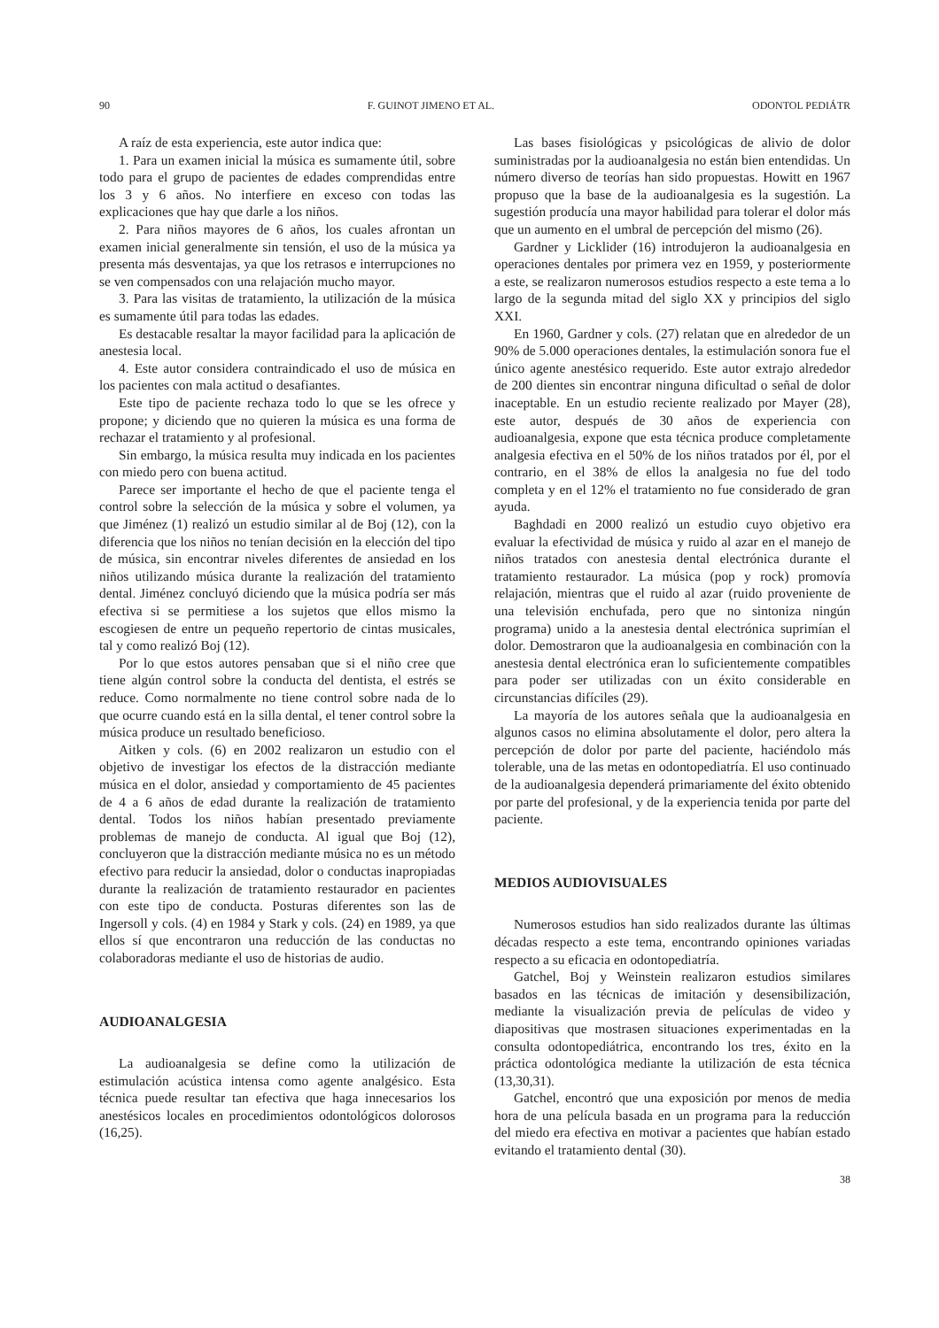90 F. GUINOT JIMENO ET AL. ODONTOL PEDIÁTR
A raíz de esta experiencia, este autor indica que:
1. Para un examen inicial la música es sumamente útil, sobre todo para el grupo de pacientes de edades comprendidas entre los 3 y 6 años. No interfiere en exceso con todas las explicaciones que hay que darle a los niños.
2. Para niños mayores de 6 años, los cuales afrontan un examen inicial generalmente sin tensión, el uso de la música ya presenta más desventajas, ya que los retrasos e interrupciones no se ven compensados con una relajación mucho mayor.
3. Para las visitas de tratamiento, la utilización de la música es sumamente útil para todas las edades.
Es destacable resaltar la mayor facilidad para la aplicación de anestesia local.
4. Este autor considera contraindicado el uso de música en los pacientes con mala actitud o desafiantes.
Este tipo de paciente rechaza todo lo que se les ofrece y propone; y diciendo que no quieren la música es una forma de rechazar el tratamiento y al profesional.
Sin embargo, la música resulta muy indicada en los pacientes con miedo pero con buena actitud.
Parece ser importante el hecho de que el paciente tenga el control sobre la selección de la música y sobre el volumen, ya que Jiménez (1) realizó un estudio similar al de Boj (12), con la diferencia que los niños no tenían decisión en la elección del tipo de música, sin encontrar niveles diferentes de ansiedad en los niños utilizando música durante la realización del tratamiento dental. Jiménez concluyó diciendo que la música podría ser más efectiva si se permitiese a los sujetos que ellos mismo la escogiesen de entre un pequeño repertorio de cintas musicales, tal y como realizó Boj (12).
Por lo que estos autores pensaban que si el niño cree que tiene algún control sobre la conducta del dentista, el estrés se reduce. Como normalmente no tiene control sobre nada de lo que ocurre cuando está en la silla dental, el tener control sobre la música produce un resultado beneficioso.
Aitken y cols. (6) en 2002 realizaron un estudio con el objetivo de investigar los efectos de la distracción mediante música en el dolor, ansiedad y comportamiento de 45 pacientes de 4 a 6 años de edad durante la realización de tratamiento dental. Todos los niños habían presentado previamente problemas de manejo de conducta. Al igual que Boj (12), concluyeron que la distracción mediante música no es un método efectivo para reducir la ansiedad, dolor o conductas inapropiadas durante la realización de tratamiento restaurador en pacientes con este tipo de conducta. Posturas diferentes son las de Ingersoll y cols. (4) en 1984 y Stark y cols. (24) en 1989, ya que ellos sí que encontraron una reducción de las conductas no colaboradoras mediante el uso de historias de audio.
AUDIOANALGESIA
La audioanalgesia se define como la utilización de estimulación acústica intensa como agente analgésico. Esta técnica puede resultar tan efectiva que haga innecesarios los anestésicos locales en procedimientos odontológicos dolorosos (16,25).
Las bases fisiológicas y psicológicas de alivio de dolor suministradas por la audioanalgesia no están bien entendidas. Un número diverso de teorías han sido propuestas. Howitt en 1967 propuso que la base de la audioanalgesia es la sugestión. La sugestión producía una mayor habilidad para tolerar el dolor más que un aumento en el umbral de percepción del mismo (26).
Gardner y Licklider (16) introdujeron la audioanalgesia en operaciones dentales por primera vez en 1959, y posteriormente a este, se realizaron numerosos estudios respecto a este tema a lo largo de la segunda mitad del siglo XX y principios del siglo XXI.
En 1960, Gardner y cols. (27) relatan que en alrededor de un 90% de 5.000 operaciones dentales, la estimulación sonora fue el único agente anestésico requerido. Este autor extrajo alrededor de 200 dientes sin encontrar ninguna dificultad o señal de dolor inaceptable. En un estudio reciente realizado por Mayer (28), este autor, después de 30 años de experiencia con audioanalgesia, expone que esta técnica produce completamente analgesia efectiva en el 50% de los niños tratados por él, por el contrario, en el 38% de ellos la analgesia no fue del todo completa y en el 12% el tratamiento no fue considerado de gran ayuda.
Baghdadi en 2000 realizó un estudio cuyo objetivo era evaluar la efectividad de música y ruido al azar en el manejo de niños tratados con anestesia dental electrónica durante el tratamiento restaurador. La música (pop y rock) promovía relajación, mientras que el ruido al azar (ruido proveniente de una televisión enchufada, pero que no sintoniza ningún programa) unido a la anestesia dental electrónica suprimían el dolor. Demostraron que la audioanalgesia en combinación con la anestesia dental electrónica eran lo suficientemente compatibles para poder ser utilizadas con un éxito considerable en circunstancias difíciles (29).
La mayoría de los autores señala que la audioanalgesia en algunos casos no elimina absolutamente el dolor, pero altera la percepción de dolor por parte del paciente, haciéndolo más tolerable, una de las metas en odontopediatría. El uso continuado de la audioanalgesia dependerá primariamente del éxito obtenido por parte del profesional, y de la experiencia tenida por parte del paciente.
MEDIOS AUDIOVISUALES
Numerosos estudios han sido realizados durante las últimas décadas respecto a este tema, encontrando opiniones variadas respecto a su eficacia en odontopediatría.
Gatchel, Boj y Weinstein realizaron estudios similares basados en las técnicas de imitación y desensibilización, mediante la visualización previa de películas de video y diapositivas que mostrasen situaciones experimentadas en la consulta odontopediátrica, encontrando los tres, éxito en la práctica odontológica mediante la utilización de esta técnica (13,30,31).
Gatchel, encontró que una exposición por menos de media hora de una película basada en un programa para la reducción del miedo era efectiva en motivar a pacientes que habían estado evitando el tratamiento dental (30).
38